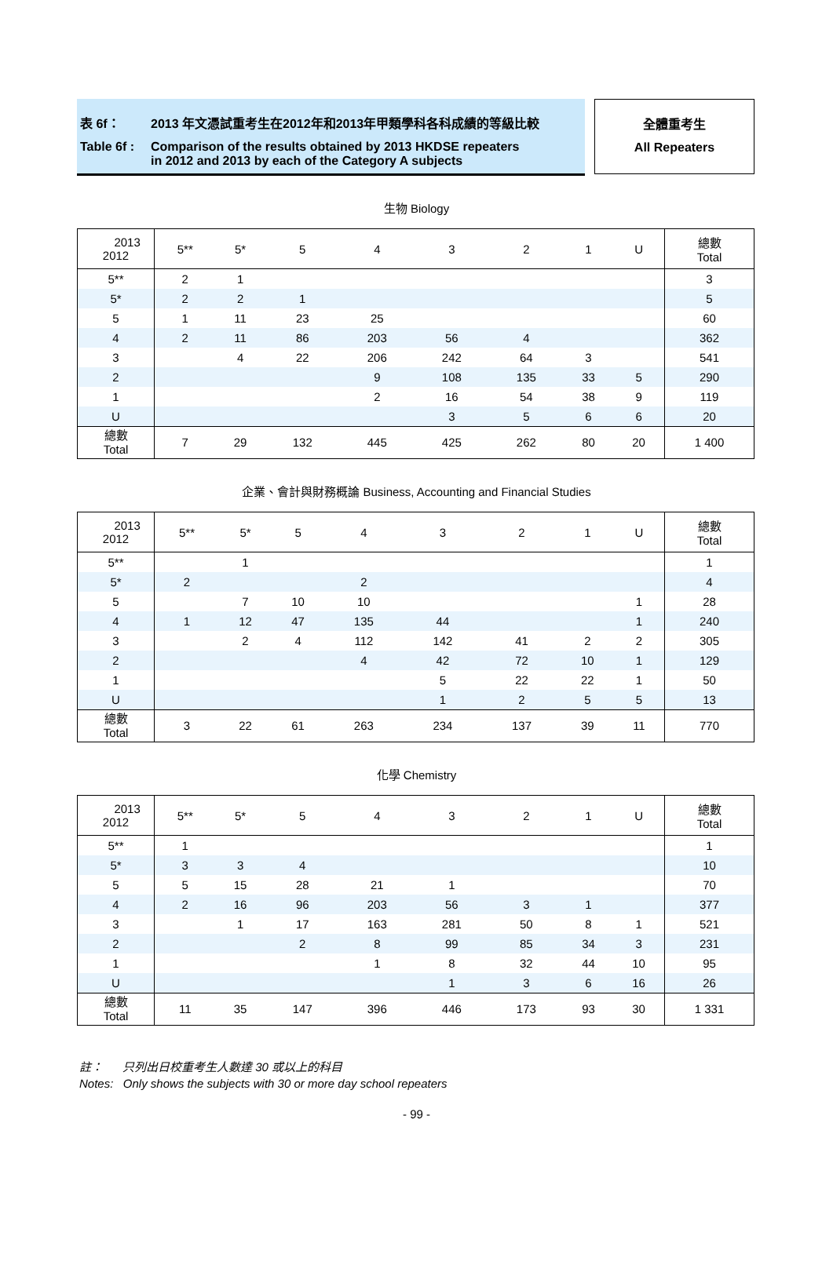表 6f： 2013 年文憑試重考生在2012年和2013年甲類學科各科成績的等級比較
Table 6f : Comparison of the results obtained by 2013 HKDSE repeaters
in 2012 and 2013 by each of the Category A subjects
全體重考生
All Repeaters
生物 Biology
| 2013 2012 | 5** | 5* | 5 | 4 | 3 | 2 | 1 | U | 總數 Total |
| --- | --- | --- | --- | --- | --- | --- | --- | --- | --- |
| 5** | 2 | 1 | | | | | | | 3 |
| 5* | 2 | 2 | 1 | | | | | | 5 |
| 5 | 1 | 11 | 23 | 25 | | | | | 60 |
| 4 | 2 | 11 | 86 | 203 | 56 | 4 | | | 362 |
| 3 | | 4 | 22 | 206 | 242 | 64 | 3 | | 541 |
| 2 | | | | 9 | 108 | 135 | 33 | 5 | 290 |
| 1 | | | | 2 | 16 | 54 | 38 | 9 | 119 |
| U | | | | | 3 | 5 | 6 | 6 | 20 |
| 總數 Total | 7 | 29 | 132 | 445 | 425 | 262 | 80 | 20 | 1 400 |
企業、會計與財務概論 Business, Accounting and Financial Studies
| 2013 2012 | 5** | 5* | 5 | 4 | 3 | 2 | 1 | U | 總數 Total |
| --- | --- | --- | --- | --- | --- | --- | --- | --- | --- |
| 5** | | 1 | | | | | | | 1 |
| 5* | 2 | | | 2 | | | | | 4 |
| 5 | | 7 | 10 | 10 | | | | 1 | 28 |
| 4 | 1 | 12 | 47 | 135 | 44 | | | 1 | 240 |
| 3 | | 2 | 4 | 112 | 142 | 41 | 2 | 2 | 305 |
| 2 | | | | 4 | 42 | 72 | 10 | 1 | 129 |
| 1 | | | | | 5 | 22 | 22 | 1 | 50 |
| U | | | | | 1 | 2 | 5 | 5 | 13 |
| 總數 Total | 3 | 22 | 61 | 263 | 234 | 137 | 39 | 11 | 770 |
化學 Chemistry
| 2013 2012 | 5** | 5* | 5 | 4 | 3 | 2 | 1 | U | 總數 Total |
| --- | --- | --- | --- | --- | --- | --- | --- | --- | --- |
| 5** | 1 | | | | | | | | 1 |
| 5* | 3 | 3 | 4 | | | | | | 10 |
| 5 | 5 | 15 | 28 | 21 | 1 | | | | 70 |
| 4 | 2 | 16 | 96 | 203 | 56 | 3 | 1 | | 377 |
| 3 | | 1 | 17 | 163 | 281 | 50 | 8 | 1 | 521 |
| 2 | | | 2 | 8 | 99 | 85 | 34 | 3 | 231 |
| 1 | | | | 1 | 8 | 32 | 44 | 10 | 95 |
| U | | | | | 1 | 3 | 6 | 16 | 26 |
| 總數 Total | 11 | 35 | 147 | 396 | 446 | 173 | 93 | 30 | 1 331 |
註： 只列出日校重考生人數達 30 或以上的科目
Notes: Only shows the subjects with 30 or more day school repeaters
- 99 -